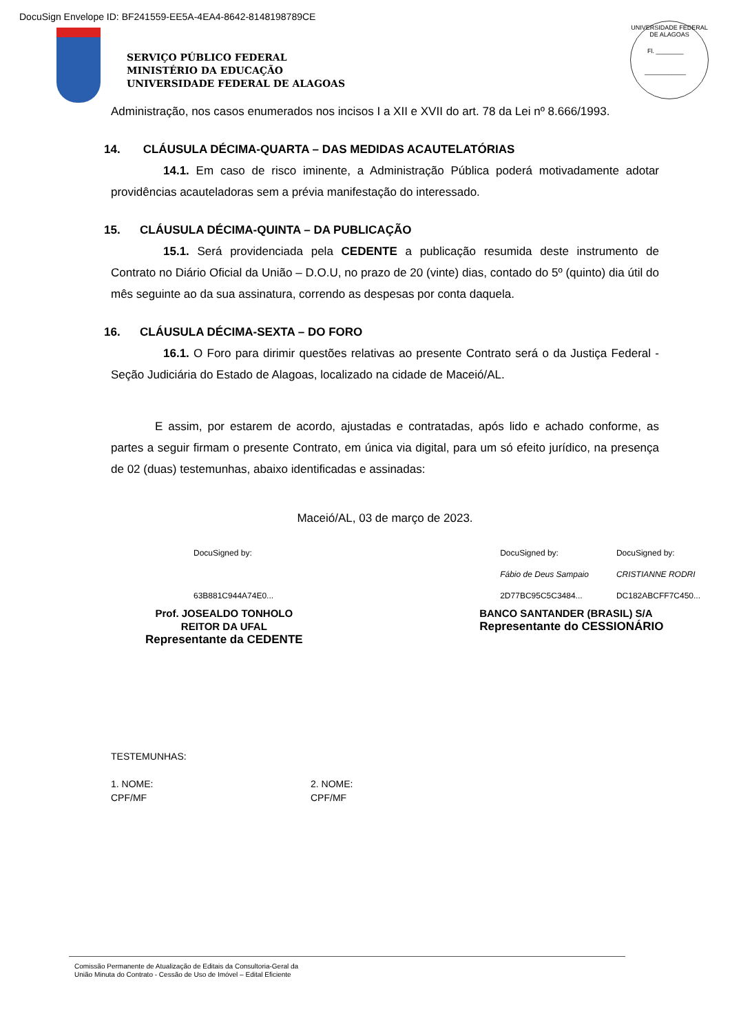DocuSign Envelope ID: BF241559-EE5A-4EA4-8642-8148198789CE
SERVIÇO PÚBLICO FEDERAL
MINISTÉRIO DA EDUCAÇÃO
UNIVERSIDADE FEDERAL DE ALAGOAS
UNIVERSIDADE FEDERAL DE ALAGOAS
Fl. ________
____________
Administração, nos casos enumerados nos incisos I a XII e XVII do art. 78 da Lei nº 8.666/1993.
14. CLÁUSULA DÉCIMA-QUARTA – DAS MEDIDAS ACAUTELATÓRIAS
14.1. Em caso de risco iminente, a Administração Pública poderá motivadamente adotar providências acauteladoras sem a prévia manifestação do interessado.
15. CLÁUSULA DÉCIMA-QUINTA – DA PUBLICAÇÃO
15.1. Será providenciada pela CEDENTE a publicação resumida deste instrumento de Contrato no Diário Oficial da União – D.O.U, no prazo de 20 (vinte) dias, contado do 5º (quinto) dia útil do mês seguinte ao da sua assinatura, correndo as despesas por conta daquela.
16. CLÁUSULA DÉCIMA-SEXTA – DO FORO
16.1. O Foro para dirimir questões relativas ao presente Contrato será o da Justiça Federal - Seção Judiciária do Estado de Alagoas, localizado na cidade de Maceió/AL.
E assim, por estarem de acordo, ajustadas e contratadas, após lido e achado conforme, as partes a seguir firmam o presente Contrato, em única via digital, para um só efeito jurídico, na presença de 02 (duas) testemunhas, abaixo identificadas e assinadas:
Maceió/AL, 03 de março de 2023.
DocuSigned by:
63B881C944A74E0...
Prof. JOSEALDO TONHOLO
REITOR DA UFAL
Representante da CEDENTE
DocuSigned by:
Fábio de Deus Sampaio
2D77BC95C5C3484...
DocuSigned by:
CRISTIANNE RODRI
DC182ABCFF7C450...
BANCO SANTANDER (BRASIL) S/A
Representante do CESSIONÁRIO
TESTEMUNHAS:
1. NOME:
CPF/MF
2. NOME:
CPF/MF
Comissão Permanente de Atualização de Editais da Consultoria-Geral da
União Minuta do Contrato - Cessão de Uso de Imóvel – Edital Eficiente